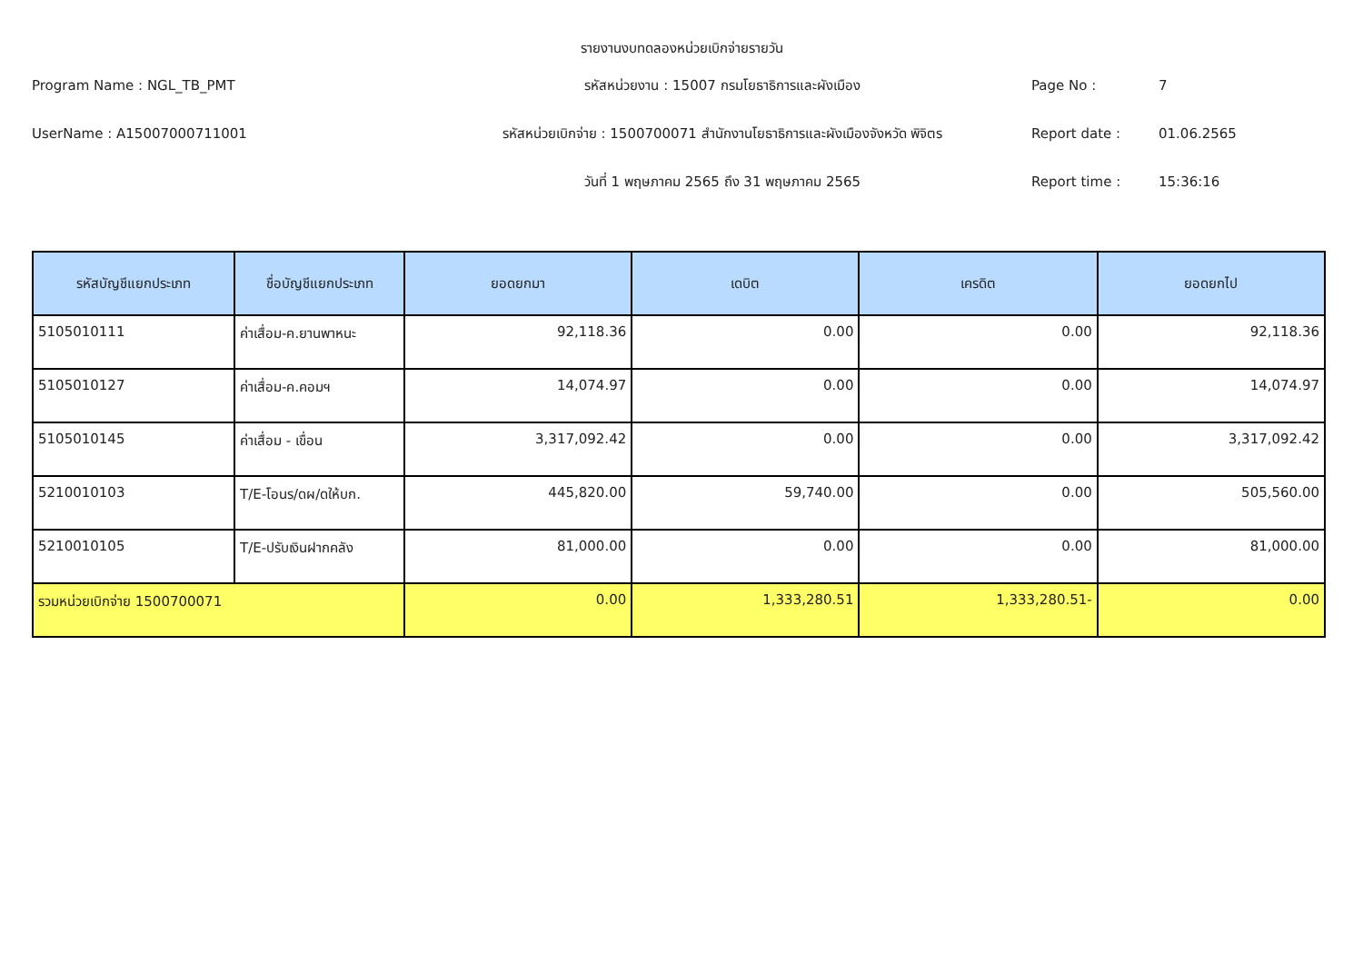รายงานงบทดลองหน่วยเบิกจ่ายรายวัน
Program Name : NGL_TB_PMT
รหัสหน่วยงาน : 15007 กรมโยธาธิการและผังเมือง
Page No :
7
UserName : A15007000711001
รหัสหน่วยเบิกจ่าย : 1500700071 สำนักงานโยธาธิการและผังเมืองจังหวัด พิจิตร
Report date :
01.06.2565
วันที่ 1 พฤษภาคม 2565 ถึง 31 พฤษภาคม 2565
Report time :
15:36:16
| รหัสบัญชีแยกประเภท | ชื่อบัญชีแยกประเภท | ยอดยกมา | เดบิต | เครดิต | ยอดยกไป |
| --- | --- | --- | --- | --- | --- |
| 5105010111 | ค่าเสื่อม-ค.ยานพาหนะ | 92,118.36 | 0.00 | 0.00 | 92,118.36 |
| 5105010127 | ค่าเสื่อม-ค.คอมฯ | 14,074.97 | 0.00 | 0.00 | 14,074.97 |
| 5105010145 | ค่าเสื่อม - เขื่อน | 3,317,092.42 | 0.00 | 0.00 | 3,317,092.42 |
| 5210010103 | T/E-โอนร/ดผ/ดให้บก. | 445,820.00 | 59,740.00 | 0.00 | 505,560.00 |
| 5210010105 | T/E-ปรับเงินฝากคลัง | 81,000.00 | 0.00 | 0.00 | 81,000.00 |
| รวมหน่วยเบิกจ่าย 1500700071 | | 0.00 | 1,333,280.51 | 1,333,280.51- | 0.00 |